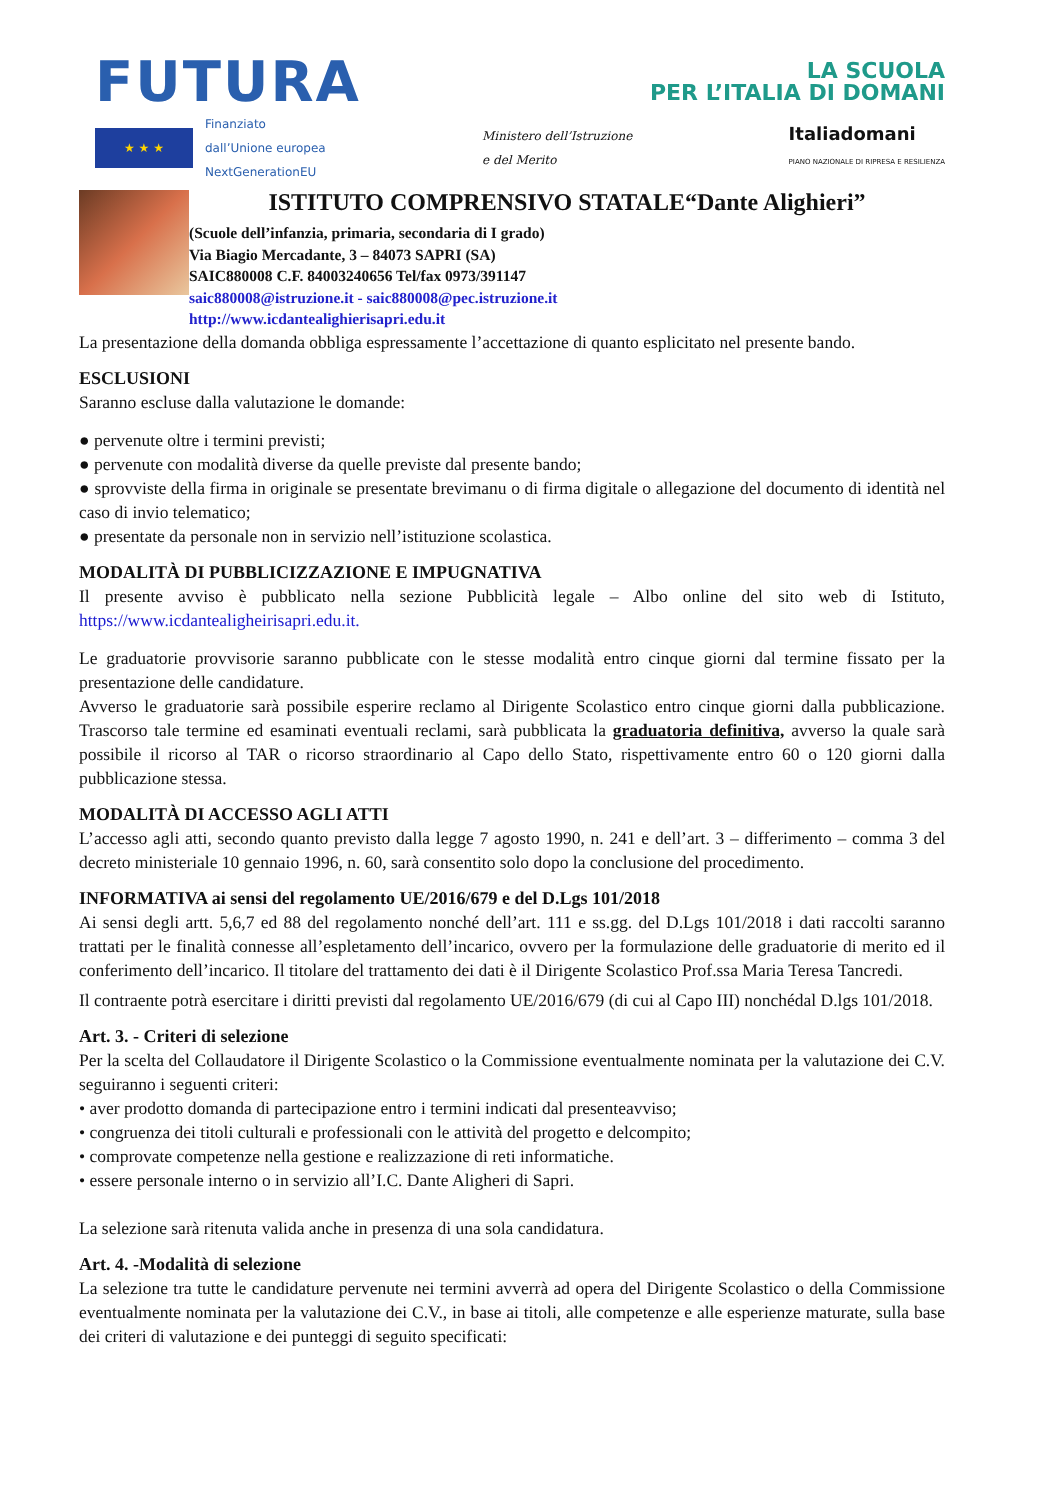FUTURA
LA SCUOLA
PER L’ITALIA DI DOMANI
★ ★ ★
Finanziato
dall’Unione europea
NextGenerationEU
Ministero dell’Istruzione
e del Merito
Italiadomani
PIANO NAZIONALE DI RIPRESA E RESILIENZA
ISTITUTO COMPRENSIVO STATALE“Dante Alighieri”
(Scuole dell’infanzia, primaria, secondaria di I grado)
Via Biagio Mercadante, 3 – 84073 SAPRI (SA)
SAIC880008 C.F. 84003240656 Tel/fax 0973/391147
saic880008@istruzione.it - saic880008@pec.istruzione.it
http://www.icdantealighierisapri.edu.it
La presentazione della domanda obbliga espressamente l’accettazione di quanto esplicitato nel presente bando.
ESCLUSIONI
Saranno escluse dalla valutazione le domande:
● pervenute oltre i termini previsti;
● pervenute con modalità diverse da quelle previste dal presente bando;
● sprovviste della firma in originale se presentate brevimanu o di firma digitale o allegazione del documento di identità nel caso di invio telematico;
● presentate da personale non in servizio nell’istituzione scolastica.
MODALITÀ DI PUBBLICIZZAZIONE E IMPUGNATIVA
Il presente avviso è pubblicato nella sezione Pubblicità legale – Albo online del sito web di Istituto, https://www.icdantealigheirisapri.edu.it.
Le graduatorie provvisorie saranno pubblicate con le stesse modalità entro cinque giorni dal termine fissato per la presentazione delle candidature.
Avverso le graduatorie sarà possibile esperire reclamo al Dirigente Scolastico entro cinque giorni dalla pubblicazione. Trascorso tale termine ed esaminati eventuali reclami, sarà pubblicata la graduatoria definitiva, avverso la quale sarà possibile il ricorso al TAR o ricorso straordinario al Capo dello Stato, rispettivamente entro 60 o 120 giorni dalla pubblicazione stessa.
MODALITÀ DI ACCESSO AGLI ATTI
L’accesso agli atti, secondo quanto previsto dalla legge 7 agosto 1990, n. 241 e dell’art. 3 – differimento – comma 3 del decreto ministeriale 10 gennaio 1996, n. 60, sarà consentito solo dopo la conclusione del procedimento.
INFORMATIVA ai sensi del regolamento UE/2016/679 e del D.Lgs 101/2018
Ai sensi degli artt. 5,6,7 ed 88 del regolamento nonché dell’art. 111 e ss.gg. del D.Lgs 101/2018 i dati raccolti saranno trattati per le finalità connesse all’espletamento dell’incarico, ovvero per la formulazione delle graduatorie di merito ed il conferimento dell’incarico. Il titolare del trattamento dei dati è il Dirigente Scolastico Prof.ssa Maria Teresa Tancredi.
Il contraente potrà esercitare i diritti previsti dal regolamento UE/2016/679 (di cui al Capo III) nonchédal D.lgs 101/2018.
Art. 3. - Criteri di selezione
Per la scelta del Collaudatore il Dirigente Scolastico o la Commissione eventualmente nominata per la valutazione dei C.V. seguiranno i seguenti criteri:
• aver prodotto domanda di partecipazione entro i termini indicati dal presenteavviso;
• congruenza dei titoli culturali e professionali con le attività del progetto e delcompito;
• comprovate competenze nella gestione e realizzazione di reti informatiche.
• essere personale interno o in servizio all’I.C. Dante Aligheri di Sapri.
La selezione sarà ritenuta valida anche in presenza di una sola candidatura.
Art. 4. -Modalità di selezione
La selezione tra tutte le candidature pervenute nei termini avverrà ad opera del Dirigente Scolastico o della Commissione eventualmente nominata per la valutazione dei C.V., in base ai titoli, alle competenze e alle esperienze maturate, sulla base dei criteri di valutazione e dei punteggi di seguito specificati: